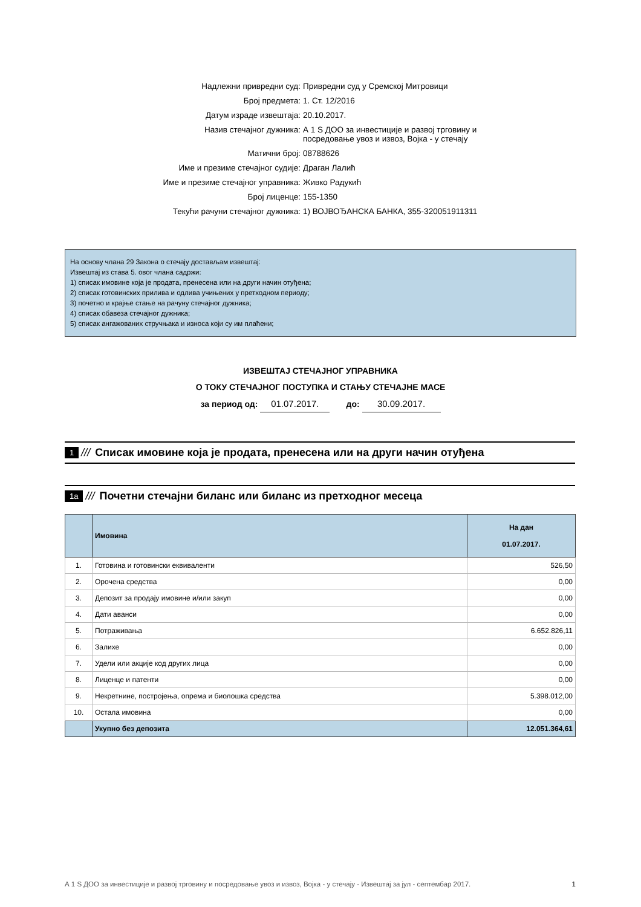Надлежни привредни суд: Привредни суд у Сремској Митровици
Број предмета: 1. Ст. 12/2016
Датум израде извештаја: 20.10.2017.
Назив стечајног дужника: А 1 S ДОО за инвестиције и развој трговину и посредовање увоз и извоз, Војка - у стечају
Матични број: 08788626
Име и презиме стечајног судије: Драган Лалић
Име и презиме стечајног управника: Живко Радукић
Број лиценце: 155-1350
Текући рачуни стечајног дужника: 1) ВОЈВОЂАНСКА БАНКА, 355-320051911311
На основу члана 29 Закона о стечају достављам извештај:
Извештај из става 5. овог члана садржи:
1) списак имовине која је продата, пренесена или на други начин отуђена;
2) списак готовинских прилива и одлива учињених у претходном периоду;
3) почетно и крајње стање на рачуну стечајног дужника;
4) списак обавеза стечајног дужника;
5) списак ангажованих стручњака и износа који су им плаћени;
ИЗВЕШТАЈ СТЕЧАЈНОГ УПРАВНИКА
О ТОКУ СТЕЧАЈНОГ ПОСТУПКА И СТАЊУ СТЕЧАЈНЕ МАСЕ
за период од: 01.07.2017. до: 30.09.2017.
1 /// Списак имовине која је продата, пренесена или на други начин отуђена
1а /// Почетни стечајни биланс или биланс из претходног месеца
| | Имовина | На дан 01.07.2017. |
| --- | --- | --- |
| 1. | Готовина и готовински еквиваленти | 526,50 |
| 2. | Орочена средства | 0,00 |
| 3. | Депозит за продају имовине и/или закуп | 0,00 |
| 4. | Дати аванси | 0,00 |
| 5. | Потраживања | 6.652.826,11 |
| 6. | Залихе | 0,00 |
| 7. | Удели или акције код других лица | 0,00 |
| 8. | Лиценце и патенти | 0,00 |
| 9. | Некретнине, постројења, опрема и биолошка средства | 5.398.012,00 |
| 10. | Остала имовина | 0,00 |
| | Укупно без депозита | 12.051.364,61 |
А 1 S ДОО за инвестиције и развој трговину и посредовање увоз и извоз, Војка - у стечају - Извештај за јул - септембар 2017. 1